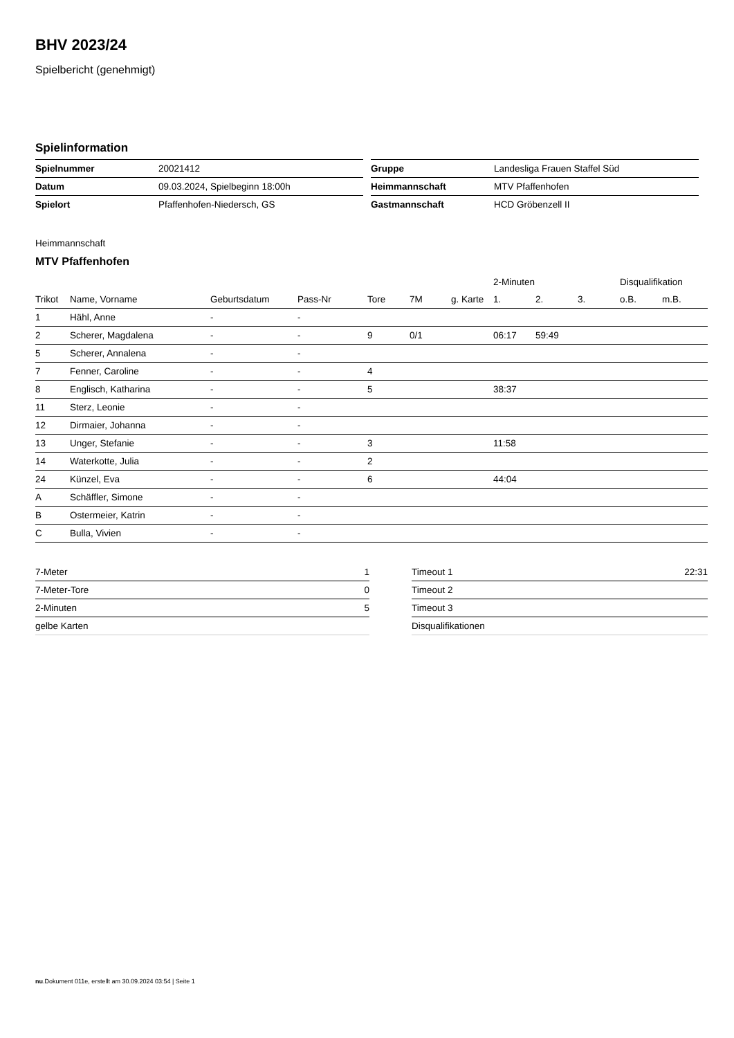BHV 2023/24
Spielbericht (genehmigt)
Spielinformation
| Spielnummer | 20021412 |
| Datum | 09.03.2024, Spielbeginn 18:00h |
| Spielort | Pfaffenhofen-Niedersch, GS |
| Gruppe | Landesliga Frauen Staffel Süd |
| Heimmannschaft | MTV Pfaffenhofen |
| Gastmannschaft | HCD Gröbenzell II |
Heimmannschaft
MTV Pfaffenhofen
| | | | | | | | 2-Minuten | | | Disqualifikation | |
| --- | --- | --- | --- | --- | --- | --- | --- | --- | --- | --- | --- |
| Trikot | Name, Vorname | Geburtsdatum | Pass-Nr | Tore | 7M | g. Karte | 1. | 2. | 3. | o.B. | m.B. |
| 1 | Hähl, Anne | - | - | | | | | | | | |
| 2 | Scherer, Magdalena | - | - | 9 | 0/1 | | 06:17 | 59:49 | | | |
| 5 | Scherer, Annalena | - | - | | | | | | | | |
| 7 | Fenner, Caroline | - | - | 4 | | | | | | | |
| 8 | Englisch, Katharina | - | - | 5 | | | 38:37 | | | | |
| 11 | Sterz, Leonie | - | - | | | | | | | | |
| 12 | Dirmaier, Johanna | - | - | | | | | | | | |
| 13 | Unger, Stefanie | - | - | 3 | | | 11:58 | | | | |
| 14 | Waterkotte, Julia | - | - | 2 | | | | | | | |
| 24 | Künzel, Eva | - | - | 6 | | | 44:04 | | | | |
| A | Schäffler, Simone | - | - | | | | | | | | |
| B | Ostermeier, Katrin | - | - | | | | | | | | |
| C | Bulla, Vivien | - | - | | | | | | | | |
| 7-Meter | 1 |
| 7-Meter-Tore | 0 |
| 2-Minuten | 5 |
| gelbe Karten | |
| Timeout 1 | 22:31 |
| Timeout 2 | |
| Timeout 3 | |
| Disqualifikationen | |
nu.Dokument 011e, erstellt am 30.09.2024 03:54 | Seite 1